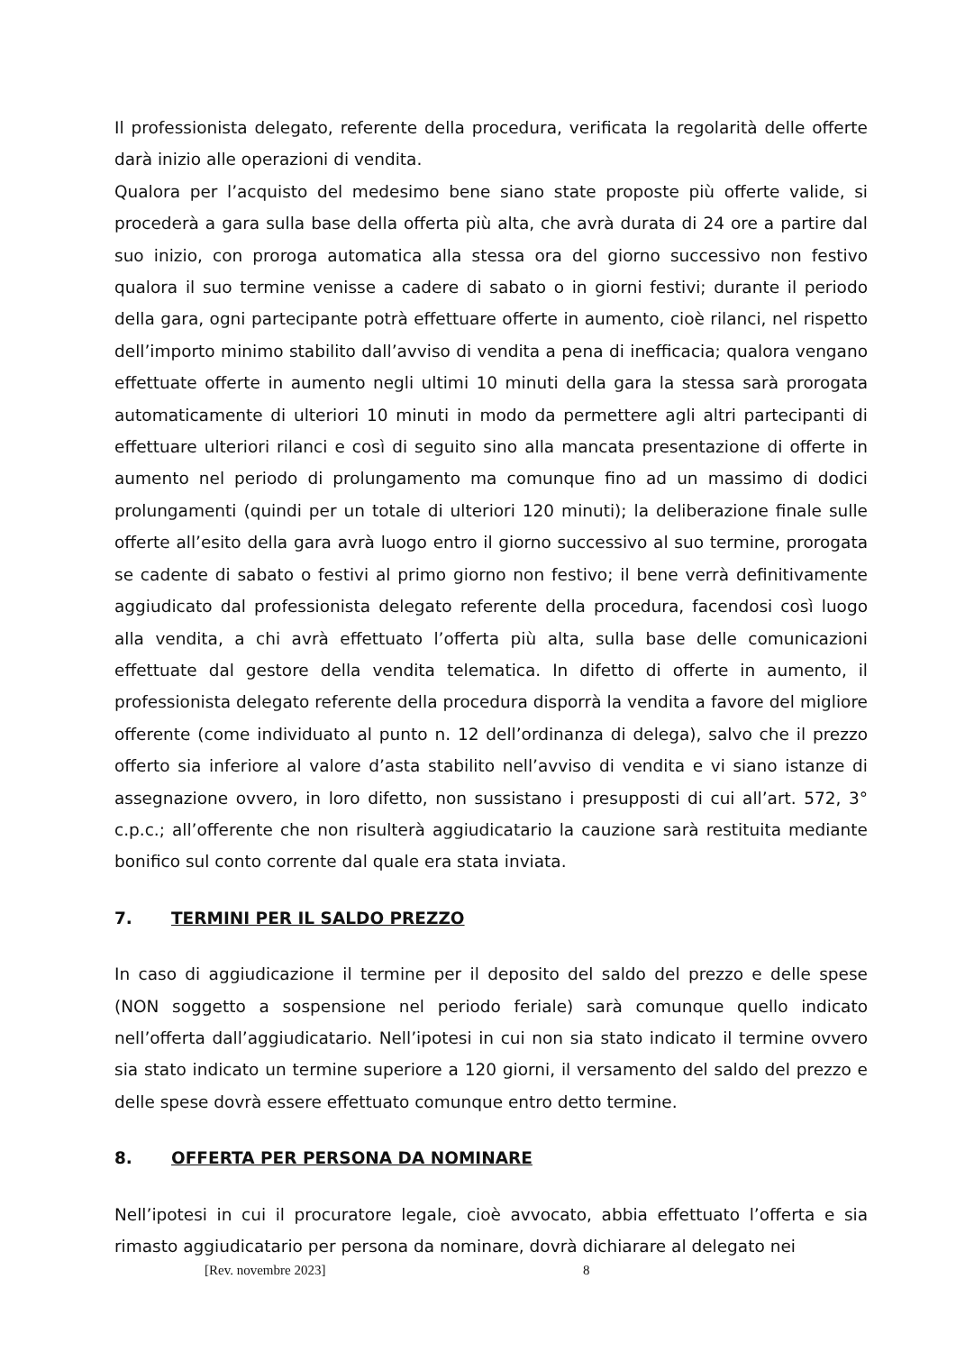Il professionista delegato, referente della procedura, verificata la regolarità delle offerte darà inizio alle operazioni di vendita.
Qualora per l’acquisto del medesimo bene siano state proposte più offerte valide, si procederà a gara sulla base della offerta più alta, che avrà durata di 24 ore a partire dal suo inizio, con proroga automatica alla stessa ora del giorno successivo non festivo qualora il suo termine venisse a cadere di sabato o in giorni festivi; durante il periodo della gara, ogni partecipante potrà effettuare offerte in aumento, cioè rilanci, nel rispetto dell’importo minimo stabilito dall’avviso di vendita a pena di inefficacia; qualora vengano effettuate offerte in aumento negli ultimi 10 minuti della gara la stessa sarà prorogata automaticamente di ulteriori 10 minuti in modo da permettere agli altri partecipanti di effettuare ulteriori rilanci e così di seguito sino alla mancata presentazione di offerte in aumento nel periodo di prolungamento ma comunque fino ad un massimo di dodici prolungamenti (quindi per un totale di ulteriori 120 minuti); la deliberazione finale sulle offerte all’esito della gara avrà luogo entro il giorno successivo al suo termine, prorogata se cadente di sabato o festivi al primo giorno non festivo; il bene verrà definitivamente aggiudicato dal professionista delegato referente della procedura, facendosi così luogo alla vendita, a chi avrà effettuato l’offerta più alta, sulla base delle comunicazioni effettuate dal gestore della vendita telematica. In difetto di offerte in aumento, il professionista delegato referente della procedura disporrà la vendita a favore del migliore offerente (come individuato al punto n. 12 dell’ordinanza di delega), salvo che il prezzo offerto sia inferiore al valore d’asta stabilito nell’avviso di vendita e vi siano istanze di assegnazione ovvero, in loro difetto, non sussistano i presupposti di cui all’art. 572, 3° c.p.c.; all’offerente che non risulterà aggiudicatario la cauzione sarà restituita mediante bonifico sul conto corrente dal quale era stata inviata.
7. TERMINI PER IL SALDO PREZZO
In caso di aggiudicazione il termine per il deposito del saldo del prezzo e delle spese (NON soggetto a sospensione nel periodo feriale) sarà comunque quello indicato nell’offerta dall’aggiudicatario. Nell’ipotesi in cui non sia stato indicato il termine ovvero sia stato indicato un termine superiore a 120 giorni, il versamento del saldo del prezzo e delle spese dovrà essere effettuato comunque entro detto termine.
8. OFFERTA PER PERSONA DA NOMINARE
Nell’ipotesi in cui il procuratore legale, cioè avvocato, abbia effettuato l’offerta e sia rimasto aggiudicatario per persona da nominare, dovrà dichiarare al delegato nei
[Rev. novembre 2023] 8